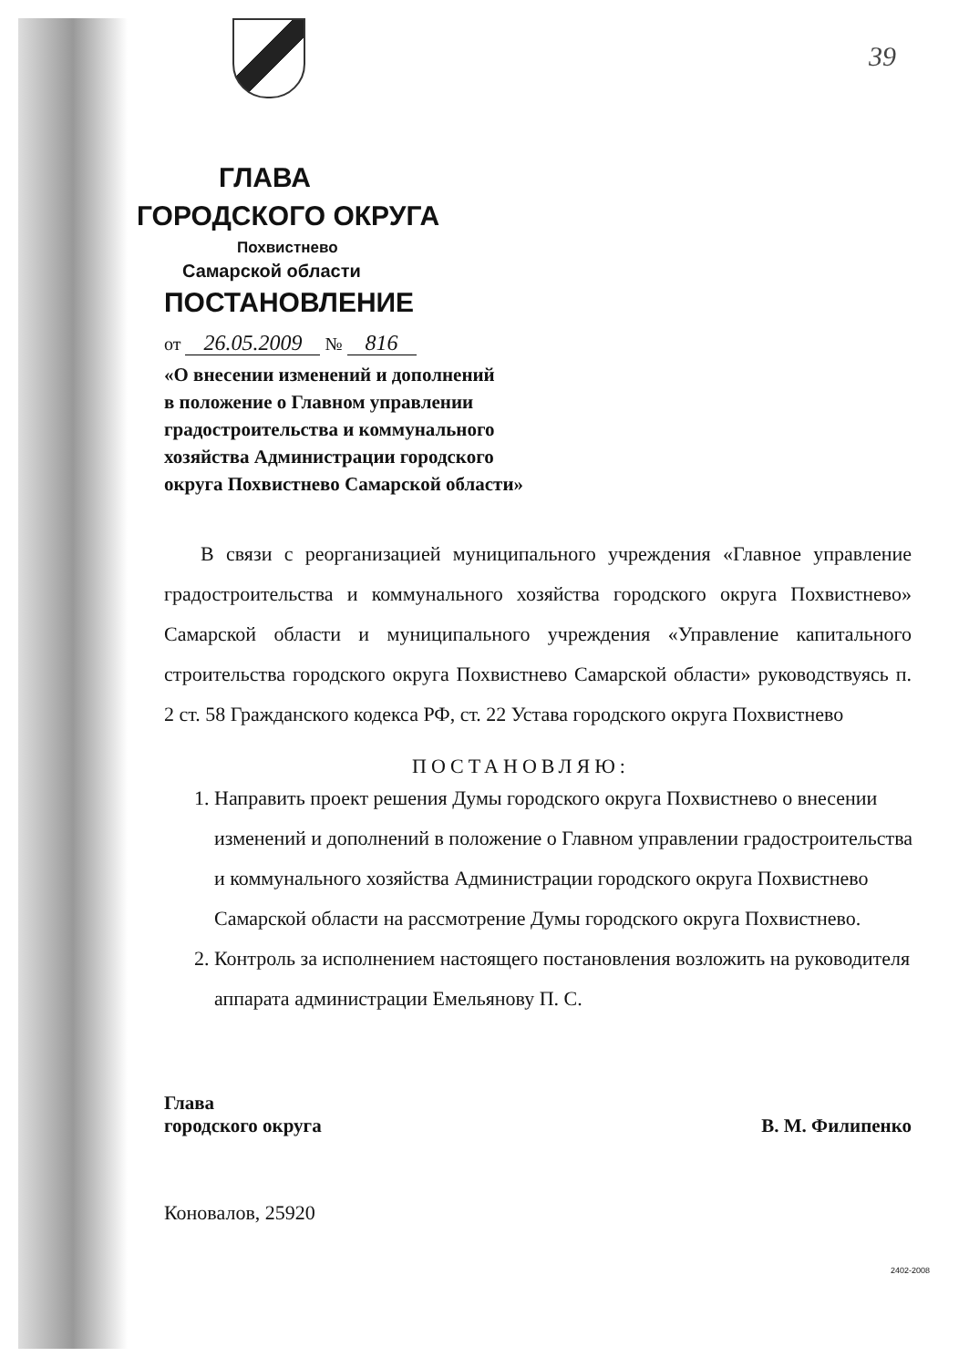39
ГЛАВА
ГОРОДСКОГО ОКРУГА
Похвистнево
Самарской области
ПОСТАНОВЛЕНИЕ
от 26.05.2009 № 816
«О внесении изменений и дополнений
в положение о Главном управлении
градостроительства и коммунального
хозяйства Администрации городского
округа Похвистнево Самарской области»
В связи с реорганизацией муниципального учреждения «Главное управление градостроительства и коммунального хозяйства городского округа Похвистнево» Самарской области и муниципального учреждения «Управление капитального строительства городского округа Похвистнево Самарской области» руководствуясь п. 2 ст. 58 Гражданского кодекса РФ, ст. 22 Устава городского округа Похвистнево
ПОСТАНОВЛЯЮ:
1. Направить проект решения Думы городского округа Похвистнево о внесении изменений и дополнений в положение о Главном управлении градостроительства и коммунального хозяйства Администрации городского округа Похвистнево Самарской области на рассмотрение Думы городского округа Похвистнево.
2. Контроль за исполнением настоящего постановления возложить на руководителя аппарата администрации Емельянову П. С.
Глава
городского округа
В. М. Филипенко
Коновалов, 25920
2402-2008